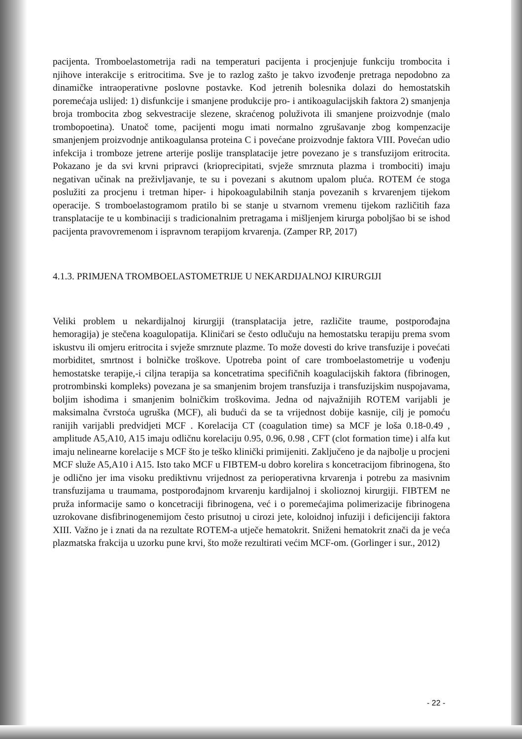pacijenta. Tromboelastometrija radi na temperaturi pacijenta i procjenjuje funkciju trombocita i njihove interakcije s eritrocitima. Sve je to razlog zašto je takvo izvođenje pretraga nepodobno za dinamičke intraoperativne poslovne postavke. Kod jetrenih bolesnika dolazi do hemostatskih poremećaja uslijed: 1) disfunkcije i smanjene produkcije pro- i antikoagulacijskih faktora 2) smanjenja broja trombocita zbog sekvestracije slezene, skraćenog poluživota ili smanjene proizvodnje (malo trombopoetina). Unatoč tome, pacijenti mogu imati normalno zgrušavanje zbog kompenzacije smanjenjem proizvodnje antikoagulansa proteina C i povećane proizvodnje faktora VIII. Povećan udio infekcija i tromboze jetrene arterije poslije transplatacije jetre povezano je s transfuzijom eritrocita. Pokazano je da svi krvni pripravci (krioprecipitati, svježe smrznuta plazma i trombociti) imaju negativan učinak na preživljavanje, te su i povezani s akutnom upalom pluća. ROTEM će stoga poslužiti za procjenu i tretman hiper- i hipokoagulabilnih stanja povezanih s krvarenjem tijekom operacije. S tromboelastogramom pratilo bi se stanje u stvarnom vremenu tijekom različitih faza transplatacije te u kombinaciji s tradicionalnim pretragama i mišljenjem kirurga poboljšao bi se ishod pacijenta pravovremenom i ispravnom terapijom krvarenja. (Zamper RP, 2017)
4.1.3. PRIMJENA TROMBOELASTOMETRIJE U NEKARDIJALNOJ KIRURGIJI
Veliki problem u nekardijalnoj kirurgiji (transplatacija jetre, različite traume, postporođajna hemoragija) je stečena koagulopatija. Kliničari se često odlučuju na hemostatsku terapiju prema svom iskustvu ili omjeru eritrocita i svježe smrznute plazme. To može dovesti do krive transfuzije i povećati morbiditet, smrtnost i bolničke troškove. Upotreba point of care tromboelastometrije u vođenju hemostatske terapije,-i ciljna terapija sa koncetratima specifičnih koagulacijskih faktora (fibrinogen, protrombinski kompleks) povezana je sa smanjenim brojem transfuzija i transfuzijskim nuspojavama, boljim ishodima i smanjenim bolničkim troškovima. Jedna od najvažnijih ROTEM varijabli je maksimalna čvrstoća ugruška (MCF), ali budući da se ta vrijednost dobije kasnije, cilj je pomoću ranijih varijabli predvidjeti MCF . Korelacija CT (coagulation time) sa MCF je loša 0.18-0.49 , amplitude A5,A10, A15 imaju odličnu korelaciju 0.95, 0.96, 0.98 , CFT (clot formation time) i alfa kut imaju nelinearne korelacije s MCF što je teško klinički primijeniti. Zaključeno je da najbolje u procjeni MCF služe A5,A10 i A15. Isto tako MCF u FIBTEM-u dobro korelira s koncetracijom fibrinogena, što je odlično jer ima visoku prediktivnu vrijednost za perioperativna krvarenja i potrebu za masivnim transfuzijama u traumama, postporođajnom krvarenju kardijalnoj i skolioznoj kirurgiji. FIBTEM ne pruža informacije samo o koncetraciji fibrinogena, već i o poremećajima polimerizacije fibrinogena uzrokovane disfibrinogenemijom često prisutnoj u cirozi jete, koloidnoj infuziji i deficijenciji faktora XIII. Važno je i znati da na rezultate ROTEM-a utječe hematokrit. Sniženi hematokrit znači da je veća plazmatska frakcija u uzorku pune krvi, što može rezultirati većim MCF-om. (Gorlinger i sur., 2012)
- 22 -